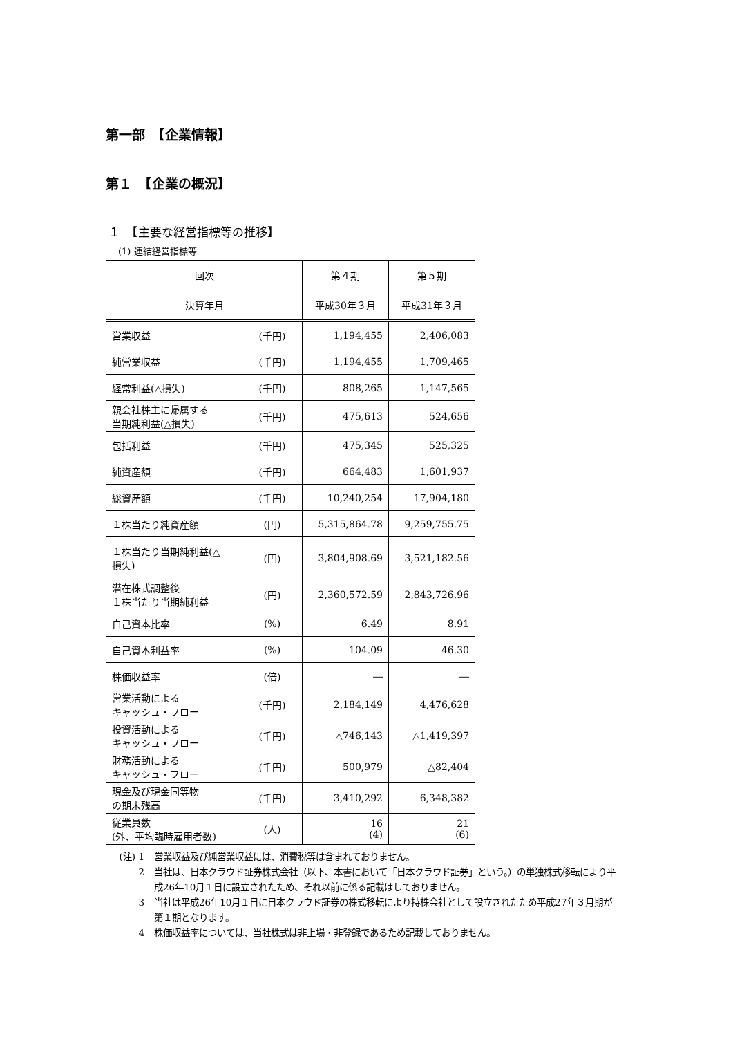第一部　【企業情報】
第１　【企業の概況】
１　【主要な経営指標等の推移】
(1) 連結経営指標等
| 回次 | | 第４期 | 第５期 |
| 決算年月 | | 平成30年３月 | 平成31年３月 |
| 営業収益 | (千円) | 1,194,455 | 2,406,083 |
| 純営業収益 | (千円) | 1,194,455 | 1,709,465 |
| 経常利益(△損失) | (千円) | 808,265 | 1,147,565 |
| 親会社株主に帰属する 当期純利益(△損失) | (千円) | 475,613 | 524,656 |
| 包括利益 | (千円) | 475,345 | 525,325 |
| 純資産額 | (千円) | 664,483 | 1,601,937 |
| 総資産額 | (千円) | 10,240,254 | 17,904,180 |
| １株当たり純資産額 | (円) | 5,315,864.78 | 9,259,755.75 |
| １株当たり当期純利益(△ 損失) | (円) | 3,804,908.69 | 3,521,182.56 |
| 潜在株式調整後 １株当たり当期純利益 | (円) | 2,360,572.59 | 2,843,726.96 |
| 自己資本比率 | (%) | 6.49 | 8.91 |
| 自己資本利益率 | (%) | 104.09 | 46.30 |
| 株価収益率 | (倍) | ― | ― |
| 営業活動による キャッシュ・フロー | (千円) | 2,184,149 | 4,476,628 |
| 投資活動による キャッシュ・フロー | (千円) | △746,143 | △1,419,397 |
| 財務活動による キャッシュ・フロー | (千円) | 500,979 | △82,404 |
| 現金及び現金同等物 の期末残高 | (千円) | 3,410,292 | 6,348,382 |
| 従業員数 (外、平均臨時雇用者数) | (人) | 16 (4) | 21 (6) |
(注) 1 営業収益及び純営業収益には、消費税等は含まれておりません。
2 当社は、日本クラウド証券株式会社（以下、本書において「日本クラウド証券」という。）の単独株式移転により平成26年10月１日に設立されたため、それ以前に係る記載はしておりません。
3 当社は平成26年10月１日に日本クラウド証券の株式移転により持株会社として設立されたため平成27年３月期が第１期となります。
4 株価収益率については、当社株式は非上場・非登録であるため記載しておりません。